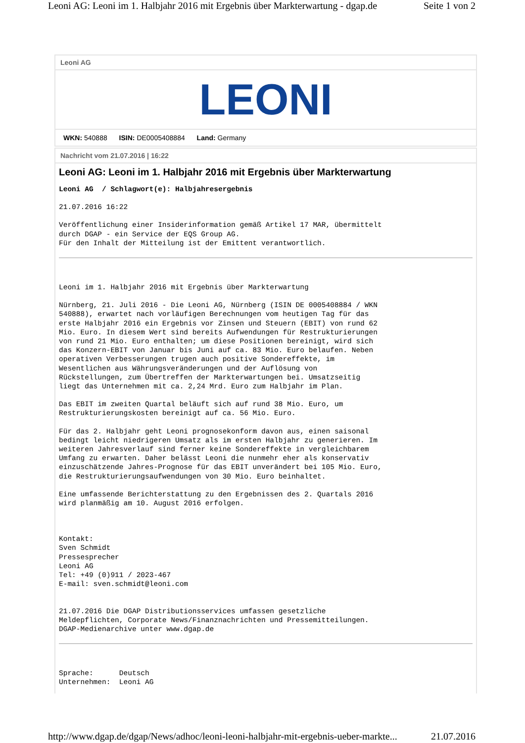Leoni AG: Leoni im 1. Halbjahr 2016 mit Ergebnis über Markterwartung - dgap.de Seite 1 von 2
Leoni AG
LEONI
WKN: 540888 ISIN: DE0005408884 Land: Germany
Nachricht vom 21.07.2016 | 16:22
Leoni AG: Leoni im 1. Halbjahr 2016 mit Ergebnis über Markterwartung
Leoni AG  / Schlagwort(e): Halbjahresergebnis
21.07.2016 16:22
Veröffentlichung einer Insiderinformation gemäß Artikel 17 MAR, übermittelt
durch DGAP - ein Service der EQS Group AG.
Für den Inhalt der Mitteilung ist der Emittent verantwortlich.
Leoni im 1. Halbjahr 2016 mit Ergebnis über Markterwartung
Nürnberg, 21. Juli 2016 - Die Leoni AG, Nürnberg (ISIN DE 0005408884 / WKN
540888), erwartet nach vorläufigen Berechnungen vom heutigen Tag für das
erste Halbjahr 2016 ein Ergebnis vor Zinsen und Steuern (EBIT) von rund 62
Mio. Euro. In diesem Wert sind bereits Aufwendungen für Restrukturierungen
von rund 21 Mio. Euro enthalten; um diese Positionen bereinigt, wird sich
das Konzern-EBIT von Januar bis Juni auf ca. 83 Mio. Euro belaufen. Neben
operativen Verbesserungen trugen auch positive Sondereffekte, im
Wesentlichen aus Währungsveränderungen und der Auflösung von
Rückstellungen, zum Übertreffen der Markterwartungen bei. Umsatzseitig
liegt das Unternehmen mit ca. 2,24 Mrd. Euro zum Halbjahr im Plan.
Das EBIT im zweiten Quartal beläuft sich auf rund 38 Mio. Euro, um
Restrukturierungskosten bereinigt auf ca. 56 Mio. Euro.
Für das 2. Halbjahr geht Leoni prognosekonform davon aus, einen saisonal
bedingt leicht niedrigeren Umsatz als im ersten Halbjahr zu generieren. Im
weiteren Jahresverlauf sind ferner keine Sondereffekte in vergleichbarem
Umfang zu erwarten. Daher belässt Leoni die nunmehr eher als konservativ
einzuschätzende Jahres-Prognose für das EBIT unverändert bei 105 Mio. Euro,
die Restrukturierungsaufwendungen von 30 Mio. Euro beinhaltet.
Eine umfassende Berichterstattung zu den Ergebnissen des 2. Quartals 2016
wird planmäßig am 10. August 2016 erfolgen.
Kontakt:
Sven Schmidt
Pressesprecher
Leoni AG
Tel: +49 (0)911 / 2023-467
E-mail: sven.schmidt@leoni.com
21.07.2016 Die DGAP Distributionsservices umfassen gesetzliche
Meldepflichten, Corporate News/Finanznachrichten und Pressemitteilungen.
DGAP-Medienarchive unter www.dgap.de
Sprache:      Deutsch
Unternehmen:  Leoni AG
http://www.dgap.de/dgap/News/adhoc/leoni-leoni-halbjahr-mit-ergebnis-ueber-markte... 21.07.2016